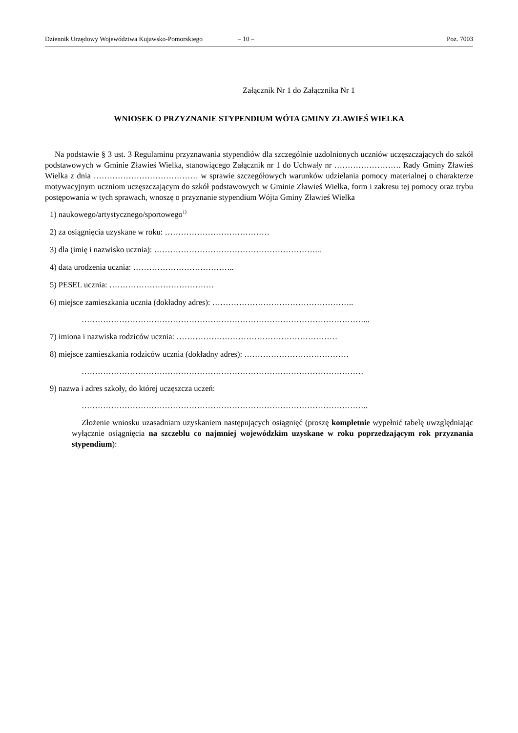Dziennik Urzędowy Województwa Kujawsko-Pomorskiego – 10 – Poz. 7003
Załącznik Nr 1 do Załącznika Nr 1
WNIOSEK O PRZYZNANIE STYPENDIUM WÓTA GMINY ZŁAWIEŚ WIELKA
Na podstawie § 3 ust. 3 Regulaminu przyznawania stypendiów dla szczególnie uzdolnionych uczniów uczęszczających do szkół podstawowych w Gminie Zławieś Wielka, stanowiącego Załącznik nr 1 do Uchwały nr ……………………. Rady Gminy Zławieś Wielka z dnia ………………………………… w sprawie szczegółowych warunków udzielania pomocy materialnej o charakterze motywacyjnym uczniom uczęszczającym do szkół podstawowych w Gminie Zławieś Wielka, form i zakresu tej pomocy oraz trybu postępowania w tych sprawach, wnoszę o przyznanie stypendium Wójta Gminy Zławieś Wielka
1) naukowego/artystycznego/sportowego<sup>1)</sup>
2) za osiągnięcia uzyskane w roku: …………………………………
3) dla (imię i nazwisko ucznia): ……………………………………………………...
4) data urodzenia ucznia: ………………………………..
5) PESEL ucznia: …………………………………
6) miejsce zamieszkania ucznia (dokładny adres): ……………………………………………..
……………………………………………………………………………………………...
7) imiona i nazwiska rodziców ucznia: ……………………………………………………
8) miejsce zamieszkania rodziców ucznia (dokładny adres): …………………………………
……………………………………………………………………………………………
9) nazwa i adres szkoły, do której uczęszcza uczeń:
……………………………………………………………………………………………..
Złożenie wniosku uzasadniam uzyskaniem następujących osiągnięć (proszę kompletnie wypełnić tabelę uwzględniając wyłącznie osiągnięcia na szczeblu co najmniej wojewódzkim uzyskane w roku poprzedzającym rok przyznania stypendium):